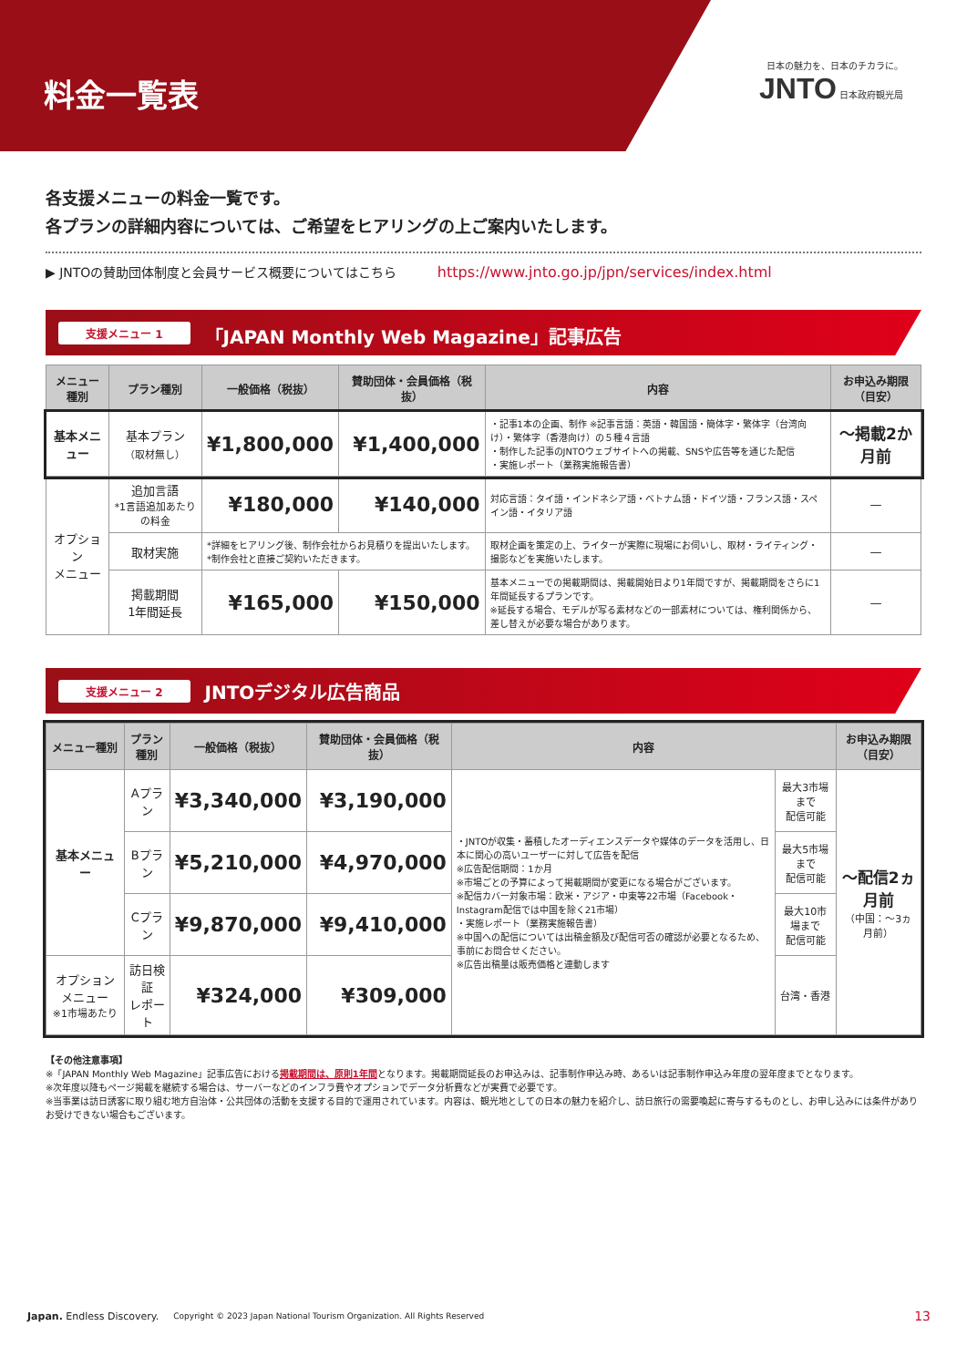料金一覧表
日本の魅力を、日本のチカラに。
JNTO 日本政府観光局
各支援メニューの料金一覧です。
各プランの詳細内容については、ご希望をヒアリングの上ご案内いたします。
▶ JNTOの賛助団体制度と会員サービス概要についてはこちら https://www.jnto.go.jp/jpn/services/index.html
支援メニュー 1 「JAPAN Monthly Web Magazine」記事広告
| メニュー種別 | プラン種別 | 一般価格（税抜） | 賛助団体・会員価格（税抜） | 内容 | お申込み期限（目安） |
| --- | --- | --- | --- | --- | --- |
| 基本メニュー | 基本プラン （取材無し） | ¥1,800,000 | ¥1,400,000 | ・記事1本の企画、制作 ※記事言語：英語・韓国語・簡体字・繁体字（台湾向け）・繁体字（香港向け）の５種４言語 ・制作した記事のJNTOウェブサイトへの掲載、SNSや広告等を通じた配信 ・実施レポート（業務実施報告書） | 〜掲載2か月前 |
| オプション メニュー | 追加言語 *1言語追加あたりの料金 | ¥180,000 | ¥140,000 | 対応言語：タイ語・インドネシア語・ベトナム語・ドイツ語・フランス語・スペイン語・イタリア語 | — |
| | 取材実施 | *詳細をヒアリング後、制作会社からお見積りを提出いたします。 *制作会社と直接ご契約いただきます。 | | 取材企画を策定の上、ライターが実際に現場にお伺いし、取材・ライティング・撮影などを実施いたします。 | — |
| | 掲載期間 1年間延長 | ¥165,000 | ¥150,000 | 基本メニューでの掲載期間は、掲載開始日より1年間ですが、掲載期間をさらに1年間延長するプランです。 ※延長する場合、モデルが写る素材などの一部素材については、権利関係から、差し替えが必要な場合があります。 | — |
支援メニュー 2 JNTOデジタル広告商品
| メニュー種別 | プラン種別 | 一般価格（税抜） | 賛助団体・会員価格（税抜） | 内容 | | お申込み期限（目安） |
| --- | --- | --- | --- | --- | --- | --- |
| 基本メニュー | Aプラン | ¥3,340,000 | ¥3,190,000 | ・JNTOが収集・蓄積したオーディエンスデータや媒体のデータを活用し、日本に関心の高いユーザーに対して広告を配信 ※広告配信期間：1か月 ※市場ごとの予算によって掲載期間が変更になる場合がございます。 ※配信カバー対象市場：欧米・アジア・中東等22市場（Facebook・Instagram配信では中国を除く21市場） ・実施レポート（業務実施報告書） ※中国への配信については出稿金額及び配信可否の確認が必要となるため、事前にお問合せください。 ※広告出稿量は販売価格と連動します | 最大3市場まで 配信可能 | 〜配信2ヵ月前 （中国：〜3ヵ月前） |
| | Bプラン | ¥5,210,000 | ¥4,970,000 | | 最大5市場まで 配信可能 | |
| | Cプラン | ¥9,870,000 | ¥9,410,000 | | 最大10市場まで 配信可能 | |
| オプションメニュー ※1市場あたり | 訪日検証 レポート | ¥324,000 | ¥309,000 | | 台湾・香港 | |
【その他注意事項】
※「JAPAN Monthly Web Magazine」記事広告における掲載期間は、原則1年間となります。掲載期間延長のお申込みは、記事制作申込み時、あるいは記事制作申込み年度の翌年度までとなります。
※次年度以降もページ掲載を継続する場合は、サーバーなどのインフラ費やオプションでデータ分析費などが実費で必要です。
※当事業は訪日誘客に取り組む地方自治体・公共団体の活動を支援する目的で運用されています。内容は、観光地としての日本の魅力を紹介し、訪日旅行の需要喚起に寄与するものとし、お申し込みには条件がありお受けできない場合もございます。
Japan. Endless Discovery. Copyright © 2023 Japan National Tourism Organization. All Rights Reserved 13